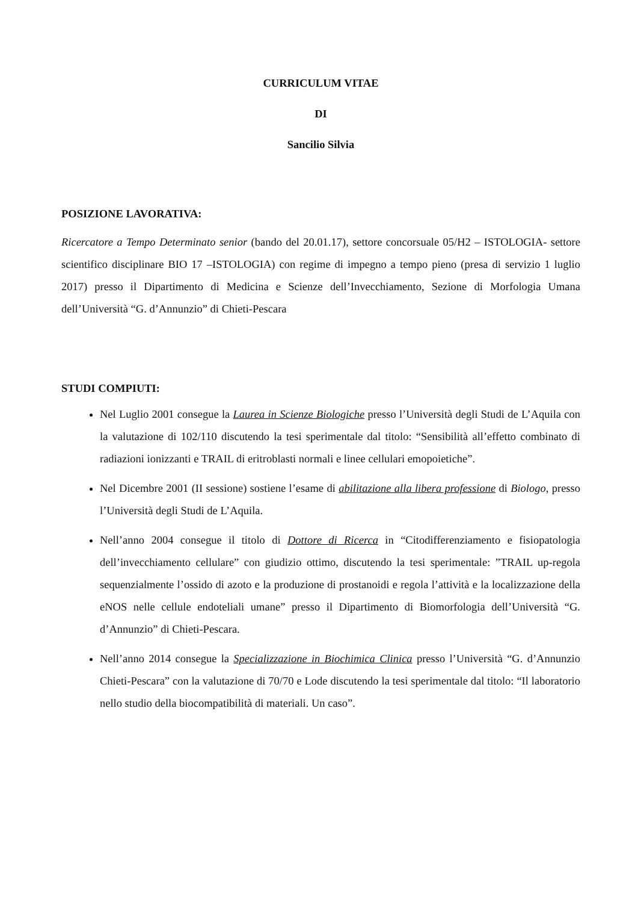CURRICULUM VITAE
DI
Sancilio Silvia
POSIZIONE LAVORATIVA:
Ricercatore a Tempo Determinato senior (bando del 20.01.17), settore concorsuale 05/H2 – ISTOLOGIA- settore scientifico disciplinare BIO 17 –ISTOLOGIA) con regime di impegno a tempo pieno (presa di servizio 1 luglio 2017) presso il Dipartimento di Medicina e Scienze dell’Invecchiamento, Sezione di Morfologia Umana dell’Università “G. d’Annunzio” di Chieti-Pescara
STUDI COMPIUTI:
Nel Luglio 2001 consegue la Laurea in Scienze Biologiche presso l’Università degli Studi de L’Aquila con la valutazione di 102/110 discutendo la tesi sperimentale dal titolo: “Sensibilità all’effetto combinato di radiazioni ionizzanti e TRAIL di eritroblasti normali e linee cellulari emopoietiche”.
Nel Dicembre 2001 (II sessione) sostiene l’esame di abilitazione alla libera professione di Biologo, presso l’Università degli Studi de L’Aquila.
Nell’anno 2004 consegue il titolo di Dottore di Ricerca in “Citodifferenziamento e fisiopatologia dell’invecchiamento cellulare” con giudizio ottimo, discutendo la tesi sperimentale: ”TRAIL up-regola sequenzialmente l’ossido di azoto e la produzione di prostanoidi e regola l’attività e la localizzazione della eNOS nelle cellule endoteliali umane” presso il Dipartimento di Biomorfologia dell’Università “G. d’Annunzio” di Chieti-Pescara.
Nell’anno 2014 consegue la Specializzazione in Biochimica Clinica presso l’Università “G. d’Annunzio Chieti-Pescara” con la valutazione di 70/70 e Lode discutendo la tesi sperimentale dal titolo: “Il laboratorio nello studio della biocompatibilità di materiali. Un caso”.